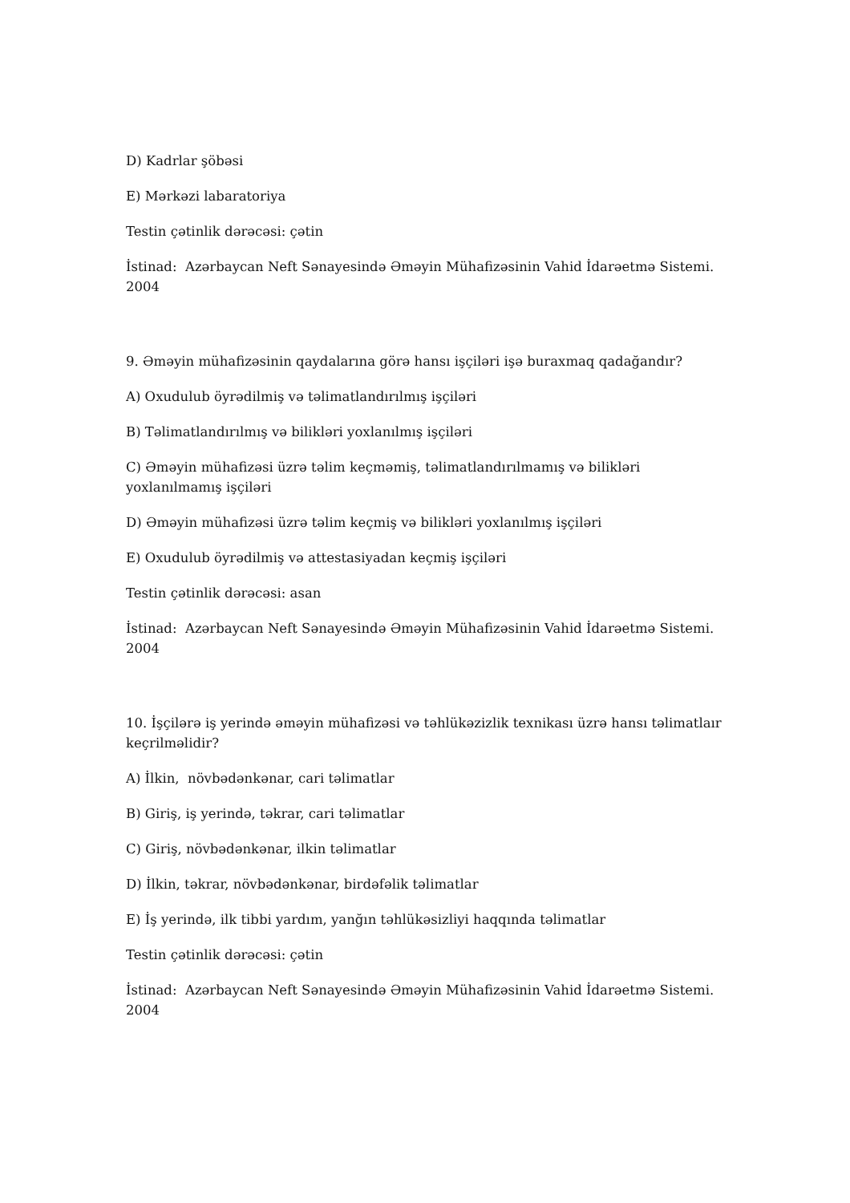D) Kadrlar şöbəsi
E) Mərkəzi labaratoriya
Testin çətinlik dərəcəsi: çətin
İstinad: Azərbaycan Neft Sənayesində Əməyin Mühafizəsinin Vahid İdarəetmə Sistemi. 2004
9. Əməyin mühafizəsinin qaydalarına görə hansı işçiləri işə buraxmaq qadağandır?
A) Oxudulub öyrədilmiş və təlimatlandırılmış işçiləri
B) Təlimatlandırılmış və bilikləri yoxlanılmış işçiləri
C) Əməyin mühafizəsi üzrə təlim keçməmiş, təlimatlandırılmamış və bilikləri yoxlanılmamış işçiləri
D) Əməyin mühafizəsi üzrə təlim keçmiş və bilikləri yoxlanılmış işçiləri
E) Oxudulub öyrədilmiş və attestasiyadan keçmiş işçiləri
Testin çətinlik dərəcəsi: asan
İstinad: Azərbaycan Neft Sənayesində Əməyin Mühafizəsinin Vahid İdarəetmə Sistemi. 2004
10. İşçilərə iş yerində əməyin mühafizəsi və təhlükəzizlik texnikası üzrə hansı təlimatlaır keçrilməlidir?
A) İlkin, növbədənkənar, cari təlimatlar
B) Giriş, iş yerində, təkrar, cari təlimatlar
C) Giriş, növbədənkənar, ilkin təlimatlar
D) İlkin, təkrar, növbədənkənar, birdəfəlik təlimatlar
E) İş yerində, ilk tibbi yardım, yanğın təhlükəsizliyi haqqında təlimatlar
Testin çətinlik dərəcəsi: çətin
İstinad: Azərbaycan Neft Sənayesində Əməyin Mühafizəsinin Vahid İdarəetmə Sistemi. 2004